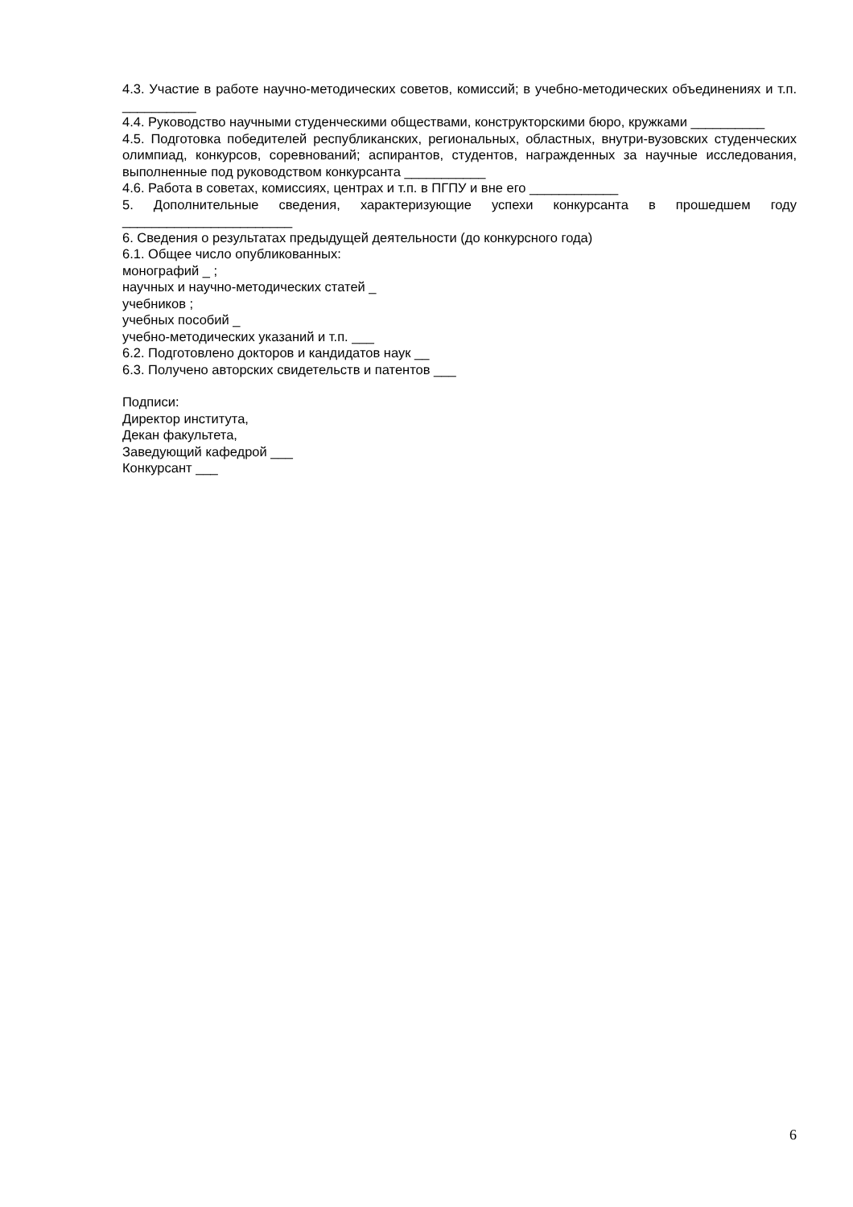4.3. Участие в работе научно-методических советов, комиссий; в учебно-методических объединениях и т.п. __________
4.4. Руководство научными студенческими обществами, конструкторскими бюро, кружками __________
4.5. Подготовка победителей республиканских, региональных, областных, внутри-вузовских студенческих олимпиад, конкурсов, соревнований; аспирантов, студентов, награжденных за научные исследования, выполненные под руководством конкурсанта ___________
4.6. Работа в советах, комиссиях, центрах и т.п. в ПГПУ и вне его ____________
5. Дополнительные сведения, характеризующие успехи конкурсанта в прошедшем году _______________________
6. Сведения о результатах предыдущей деятельности (до конкурсного года)
6.1. Общее число опубликованных:
монографий _ ;
научных и научно-методических статей _
учебников ;
учебных пособий _
учебно-методических указаний и т.п. ___
6.2. Подготовлено докторов и кандидатов наук __
6.3. Получено авторских свидетельств и патентов ___
Подписи:
Директор института,
Декан факультета,
Заведующий кафедрой ___
Конкурсант ___
6